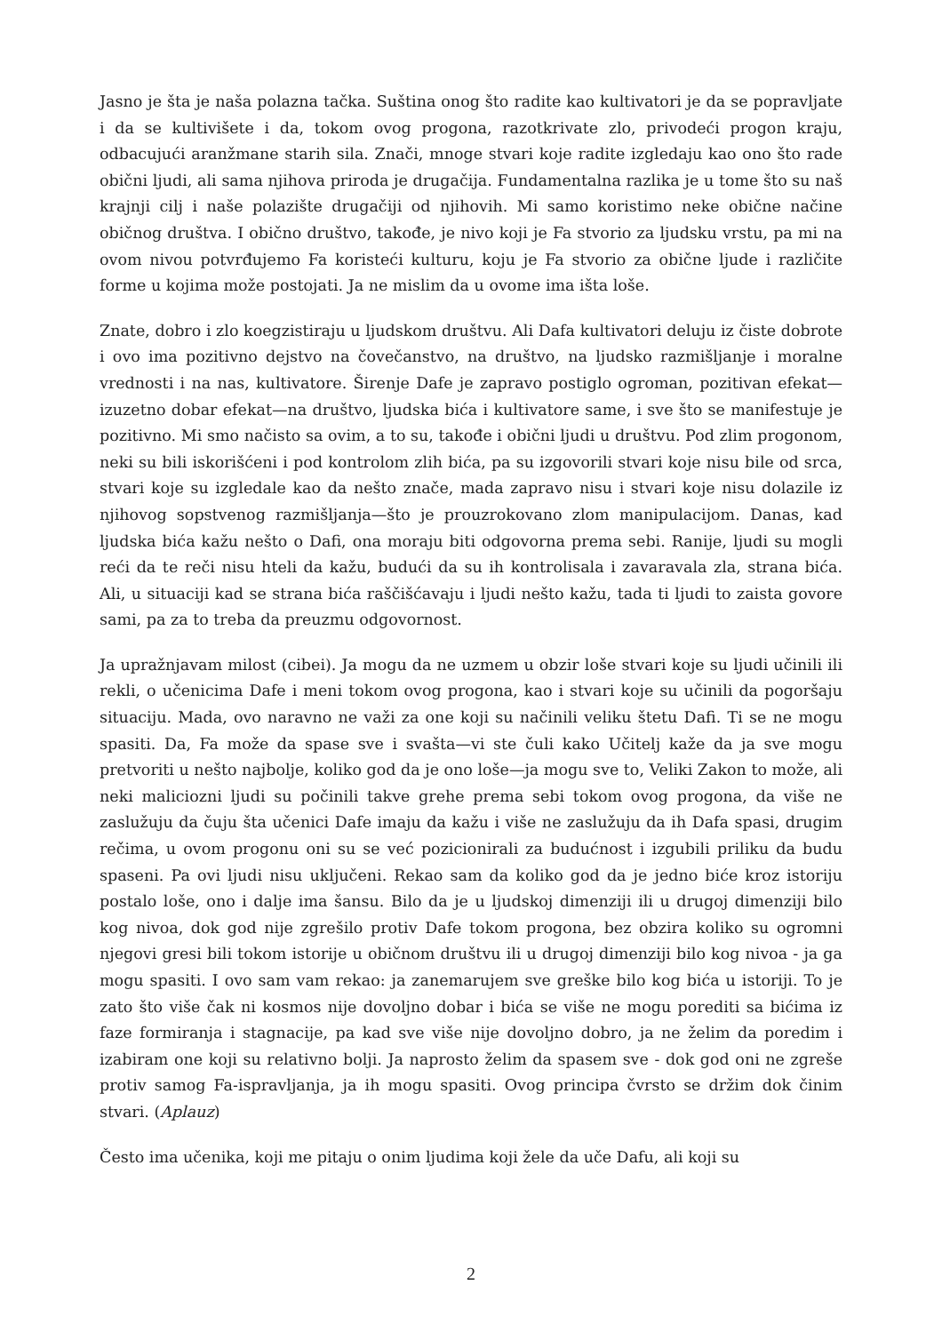Jasno je šta je naša polazna tačka. Suština onog što radite kao kultivatori je da se popravljate i da se kultivišete i da, tokom ovog progona, razotkrivate zlo, privodeći progon kraju, odbacujući aranžmane starih sila. Znači, mnoge stvari koje radite izgledaju kao ono što rade obični ljudi, ali sama njihova priroda je drugačija. Fundamentalna razlika je u tome što su naš krajnji cilj i naše polazište drugačiji od njihovih. Mi samo koristimo neke obične načine običnog društva. I obično društvo, takođe, je nivo koji je Fa stvorio za ljudsku vrstu, pa mi na ovom nivou potvrđujemo Fa koristeći kulturu, koju je Fa stvorio za obične ljude i različite forme u kojima može postojati. Ja ne mislim da u ovome ima išta loše.
Znate, dobro i zlo koegzistiraju u ljudskom društvu. Ali Dafa kultivatori deluju iz čiste dobrote i ovo ima pozitivno dejstvo na čovečanstvo, na društvo, na ljudsko razmišljanje i moralne vrednosti i na nas, kultivatore. Širenje Dafe je zapravo postiglo ogroman, pozitivan efekat—izuzetno dobar efekat—na društvo, ljudska bića i kultivatore same, i sve što se manifestuje je pozitivno. Mi smo načisto sa ovim, a to su, takođe i obični ljudi u društvu. Pod zlim progonom, neki su bili iskorišćeni i pod kontrolom zlih bića, pa su izgovorili stvari koje nisu bile od srca, stvari koje su izgledale kao da nešto znače, mada zapravo nisu i stvari koje nisu dolazile iz njihovog sopstvenog razmišljanja—što je prouzrokovano zlom manipulacijom. Danas, kad ljudska bića kažu nešto o Dafi, ona moraju biti odgovorna prema sebi. Ranije, ljudi su mogli reći da te reči nisu hteli da kažu, budući da su ih kontrolisala i zavaravala zla, strana bića. Ali, u situaciji kad se strana bića raščišćavaju i ljudi nešto kažu, tada ti ljudi to zaista govore sami, pa za to treba da preuzmu odgovornost.
Ja upražnjavam milost (cibei). Ja mogu da ne uzmem u obzir loše stvari koje su ljudi učinili ili rekli, o učenicima Dafe i meni tokom ovog progona, kao i stvari koje su učinili da pogoršaju situaciju. Mada, ovo naravno ne važi za one koji su načinili veliku štetu Dafi. Ti se ne mogu spasiti. Da, Fa može da spase sve i svašta—vi ste čuli kako Učitelj kaže da ja sve mogu pretvoriti u nešto najbolje, koliko god da je ono loše—ja mogu sve to, Veliki Zakon to može, ali neki maliciozni ljudi su počinili takve grehe prema sebi tokom ovog progona, da više ne zaslužuju da čuju šta učenici Dafe imaju da kažu i više ne zaslužuju da ih Dafa spasi, drugim rečima, u ovom progonu oni su se već pozicionirali za budućnost i izgubili priliku da budu spaseni. Pa ovi ljudi nisu uključeni. Rekao sam da koliko god da je jedno biće kroz istoriju postalo loše, ono i dalje ima šansu. Bilo da je u ljudskoj dimenziji ili u drugoj dimenziji bilo kog nivoa, dok god nije zgrešilo protiv Dafe tokom progona, bez obzira koliko su ogromni njegovi gresi bili tokom istorije u običnom društvu ili u drugoj dimenziji bilo kog nivoa - ja ga mogu spasiti. I ovo sam vam rekao: ja zanemarujem sve greške bilo kog bića u istoriji. To je zato što više čak ni kosmos nije dovoljno dobar i bića se više ne mogu porediti sa bićima iz faze formiranja i stagnacije, pa kad sve više nije dovoljno dobro, ja ne želim da poredim i izabiram one koji su relativno bolji. Ja naprosto želim da spasem sve - dok god oni ne zgreše protiv samog Fa-ispravljanja, ja ih mogu spasiti. Ovog principa čvrsto se držim dok činim stvari. (Aplauz)
Često ima učenika, koji me pitaju o onim ljudima koji žele da uče Dafu, ali koji su
2